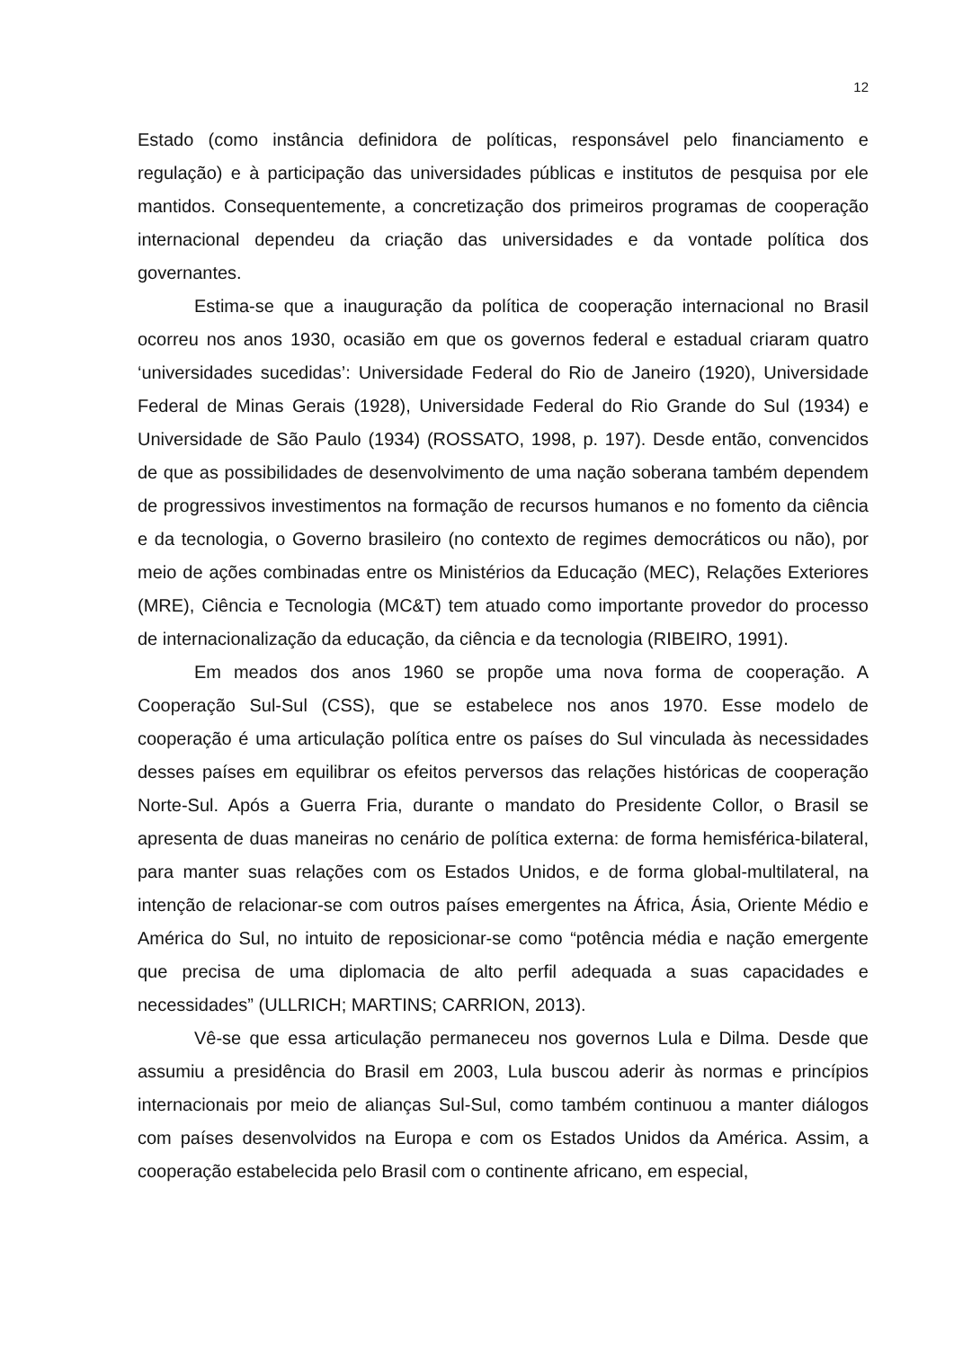12
Estado (como instância definidora de políticas, responsável pelo financiamento e regulação) e à participação das universidades públicas e institutos de pesquisa por ele mantidos. Consequentemente, a concretização dos primeiros programas de cooperação internacional dependeu da criação das universidades e da vontade política dos governantes.
Estima-se que a inauguração da política de cooperação internacional no Brasil ocorreu nos anos 1930, ocasião em que os governos federal e estadual criaram quatro ‘universidades sucedidas’: Universidade Federal do Rio de Janeiro (1920), Universidade Federal de Minas Gerais (1928), Universidade Federal do Rio Grande do Sul (1934) e Universidade de São Paulo (1934) (ROSSATO, 1998, p. 197). Desde então, convencidos de que as possibilidades de desenvolvimento de uma nação soberana também dependem de progressivos investimentos na formação de recursos humanos e no fomento da ciência e da tecnologia, o Governo brasileiro (no contexto de regimes democráticos ou não), por meio de ações combinadas entre os Ministérios da Educação (MEC), Relações Exteriores (MRE), Ciência e Tecnologia (MC&T) tem atuado como importante provedor do processo de internacionalização da educação, da ciência e da tecnologia (RIBEIRO, 1991).
Em meados dos anos 1960 se propõe uma nova forma de cooperação. A Cooperação Sul-Sul (CSS), que se estabelece nos anos 1970. Esse modelo de cooperação é uma articulação política entre os países do Sul vinculada às necessidades desses países em equilibrar os efeitos perversos das relações históricas de cooperação Norte-Sul. Após a Guerra Fria, durante o mandato do Presidente Collor, o Brasil se apresenta de duas maneiras no cenário de política externa: de forma hemisférica-bilateral, para manter suas relações com os Estados Unidos, e de forma global-multilateral, na intenção de relacionar-se com outros países emergentes na África, Ásia, Oriente Médio e América do Sul, no intuito de reposicionar-se como “potência média e nação emergente que precisa de uma diplomacia de alto perfil adequada a suas capacidades e necessidades” (ULLRICH; MARTINS; CARRION, 2013).
Vê-se que essa articulação permaneceu nos governos Lula e Dilma. Desde que assumiu a presidência do Brasil em 2003, Lula buscou aderir às normas e princípios internacionais por meio de alianças Sul-Sul, como também continuou a manter diálogos com países desenvolvidos na Europa e com os Estados Unidos da América. Assim, a cooperação estabelecida pelo Brasil com o continente africano, em especial,